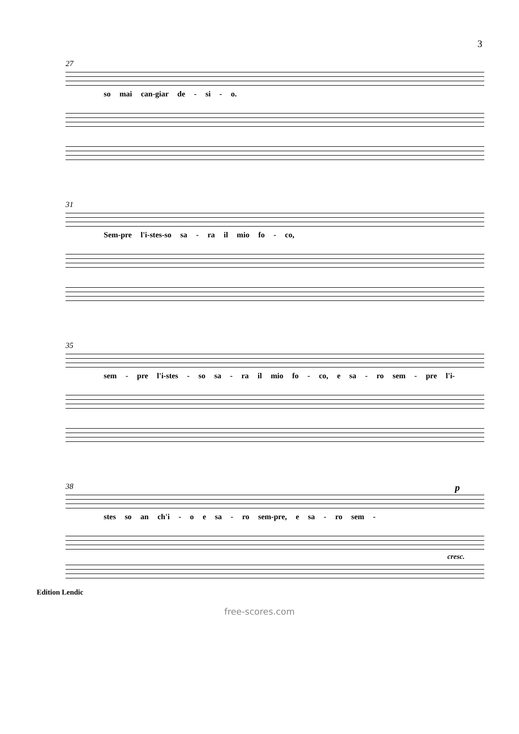3
27
so mai can-giar de - si - o.
31
Sem-pre l'i-stes-so sa - ra il mio fo - co,
35
sem - pre l'i-stes - so sa - ra il mio fo - co, e sa - ro sem - pre l'i-
38 p
stes so an ch'i - o e sa - ro sem-pre, e sa - ro sem -
cresc.
Edition Lendic
free-scores.com